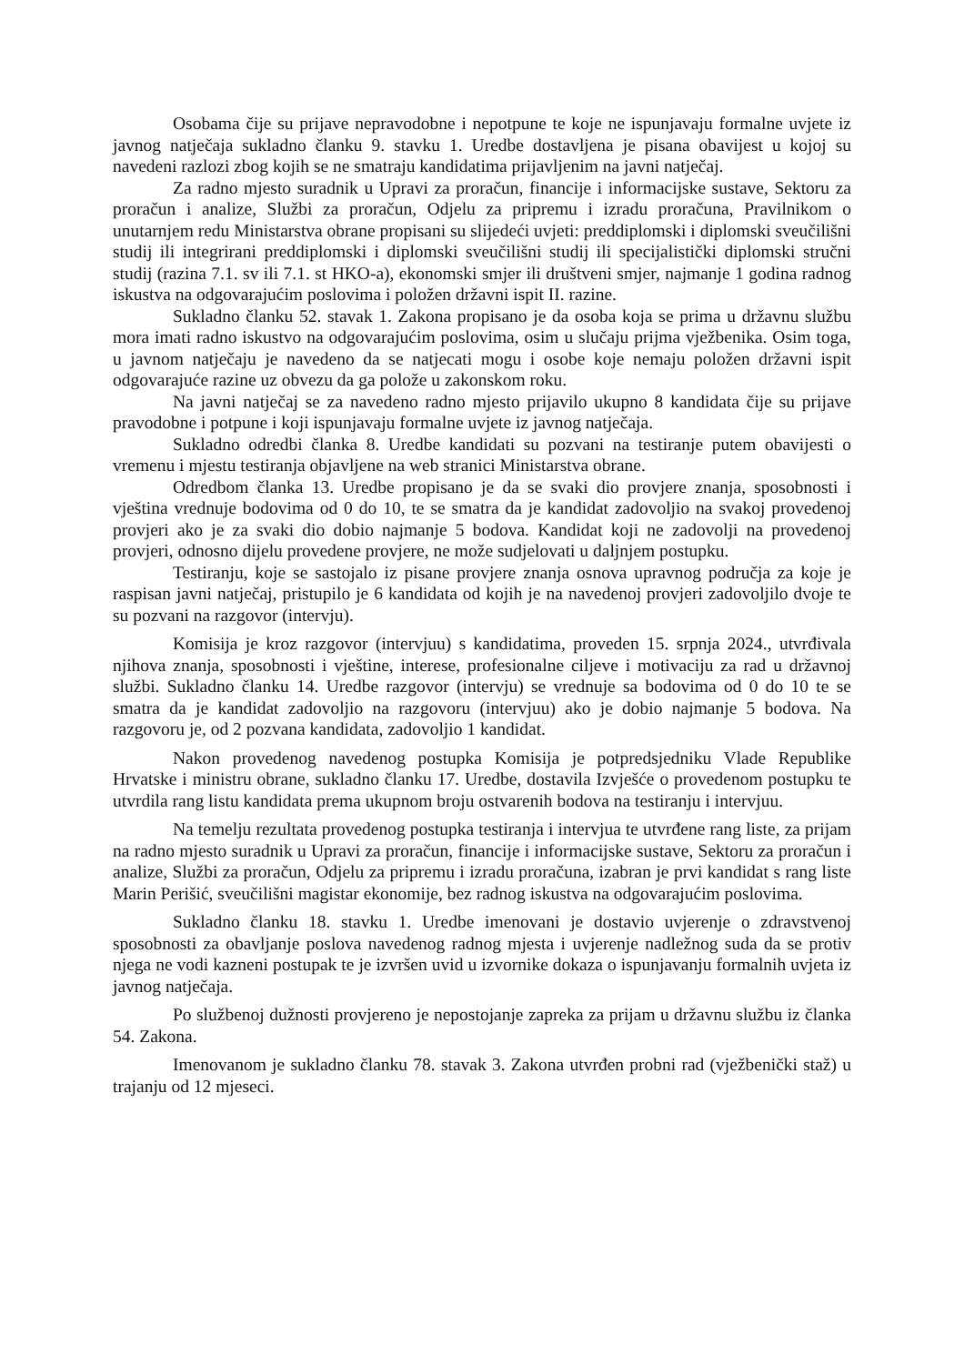Osobama čije su prijave nepravodobne i nepotpune te koje ne ispunjavaju formalne uvjete iz javnog natječaja sukladno članku 9. stavku 1. Uredbe dostavljena je pisana obavijest u kojoj su navedeni razlozi zbog kojih se ne smatraju kandidatima prijavljenim na javni natječaj.
Za radno mjesto suradnik u Upravi za proračun, financije i informacijske sustave, Sektoru za proračun i analize, Službi za proračun, Odjelu za pripremu i izradu proračuna, Pravilnikom o unutarnjem redu Ministarstva obrane propisani su slijedeći uvjeti: preddiplomski i diplomski sveučilišni studij ili integrirani preddiplomski i diplomski sveučilišni studij ili specijalistički diplomski stručni studij (razina 7.1. sv ili 7.1. st HKO-a), ekonomski smjer ili društveni smjer, najmanje 1 godina radnog iskustva na odgovarajućim poslovima i položen državni ispit II. razine.
Sukladno članku 52. stavak 1. Zakona propisano je da osoba koja se prima u državnu službu mora imati radno iskustvo na odgovarajućim poslovima, osim u slučaju prijma vježbenika. Osim toga, u javnom natječaju je navedeno da se natjecati mogu i osobe koje nemaju položen državni ispit odgovarajuće razine uz obvezu da ga polože u zakonskom roku.
Na javni natječaj se za navedeno radno mjesto prijavilo ukupno 8 kandidata čije su prijave pravodobne i potpune i koji ispunjavaju formalne uvjete iz javnog natječaja.
Sukladno odredbi članka 8. Uredbe kandidati su pozvani na testiranje putem obavijesti o vremenu i mjestu testiranja objavljene na web stranici Ministarstva obrane.
Odredbom članka 13. Uredbe propisano je da se svaki dio provjere znanja, sposobnosti i vještina vrednuje bodovima od 0 do 10, te se smatra da je kandidat zadovoljio na svakoj provedenoj provjeri ako je za svaki dio dobio najmanje 5 bodova. Kandidat koji ne zadovolji na provedenoj provjeri, odnosno dijelu provedene provjere, ne može sudjelovati u daljnjem postupku.
Testiranju, koje se sastojalo iz pisane provjere znanja osnova upravnog područja za koje je raspisan javni natječaj, pristupilo je 6 kandidata od kojih je na navedenoj provjeri zadovoljilo dvoje te su pozvani na razgovor (intervju).
Komisija je kroz razgovor (intervjuu) s kandidatima, proveden 15. srpnja 2024., utvrđivala njihova znanja, sposobnosti i vještine, interese, profesionalne ciljeve i motivaciju za rad u državnoj službi. Sukladno članku 14. Uredbe razgovor (intervju) se vrednuje sa bodovima od 0 do 10 te se smatra da je kandidat zadovoljio na razgovoru (intervjuu) ako je dobio najmanje 5 bodova. Na razgovoru je, od 2 pozvana kandidata, zadovoljio 1 kandidat.
Nakon provedenog navedenog postupka Komisija je potpredsjedniku Vlade Republike Hrvatske i ministru obrane, sukladno članku 17. Uredbe, dostavila Izvješće o provedenom postupku te utvrdila rang listu kandidata prema ukupnom broju ostvarenih bodova na testiranju i intervjuu.
Na temelju rezultata provedenog postupka testiranja i intervjua te utvrđene rang liste, za prijam na radno mjesto suradnik u Upravi za proračun, financije i informacijske sustave, Sektoru za proračun i analize, Službi za proračun, Odjelu za pripremu i izradu proračuna, izabran je prvi kandidat s rang liste Marin Perišić, sveučilišni magistar ekonomije, bez radnog iskustva na odgovarajućim poslovima.
Sukladno članku 18. stavku 1. Uredbe imenovani je dostavio uvjerenje o zdravstvenoj sposobnosti za obavljanje poslova navedenog radnog mjesta i uvjerenje nadležnog suda da se protiv njega ne vodi kazneni postupak te je izvršen uvid u izvornike dokaza o ispunjavanju formalnih uvjeta iz javnog natječaja.
Po službenoj dužnosti provjereno je nepostojanje zapreka za prijam u državnu službu iz članka 54. Zakona.
Imenovanom je sukladno članku 78. stavak 3. Zakona utvrđen probni rad (vježbenički staž) u trajanju od 12 mjeseci.